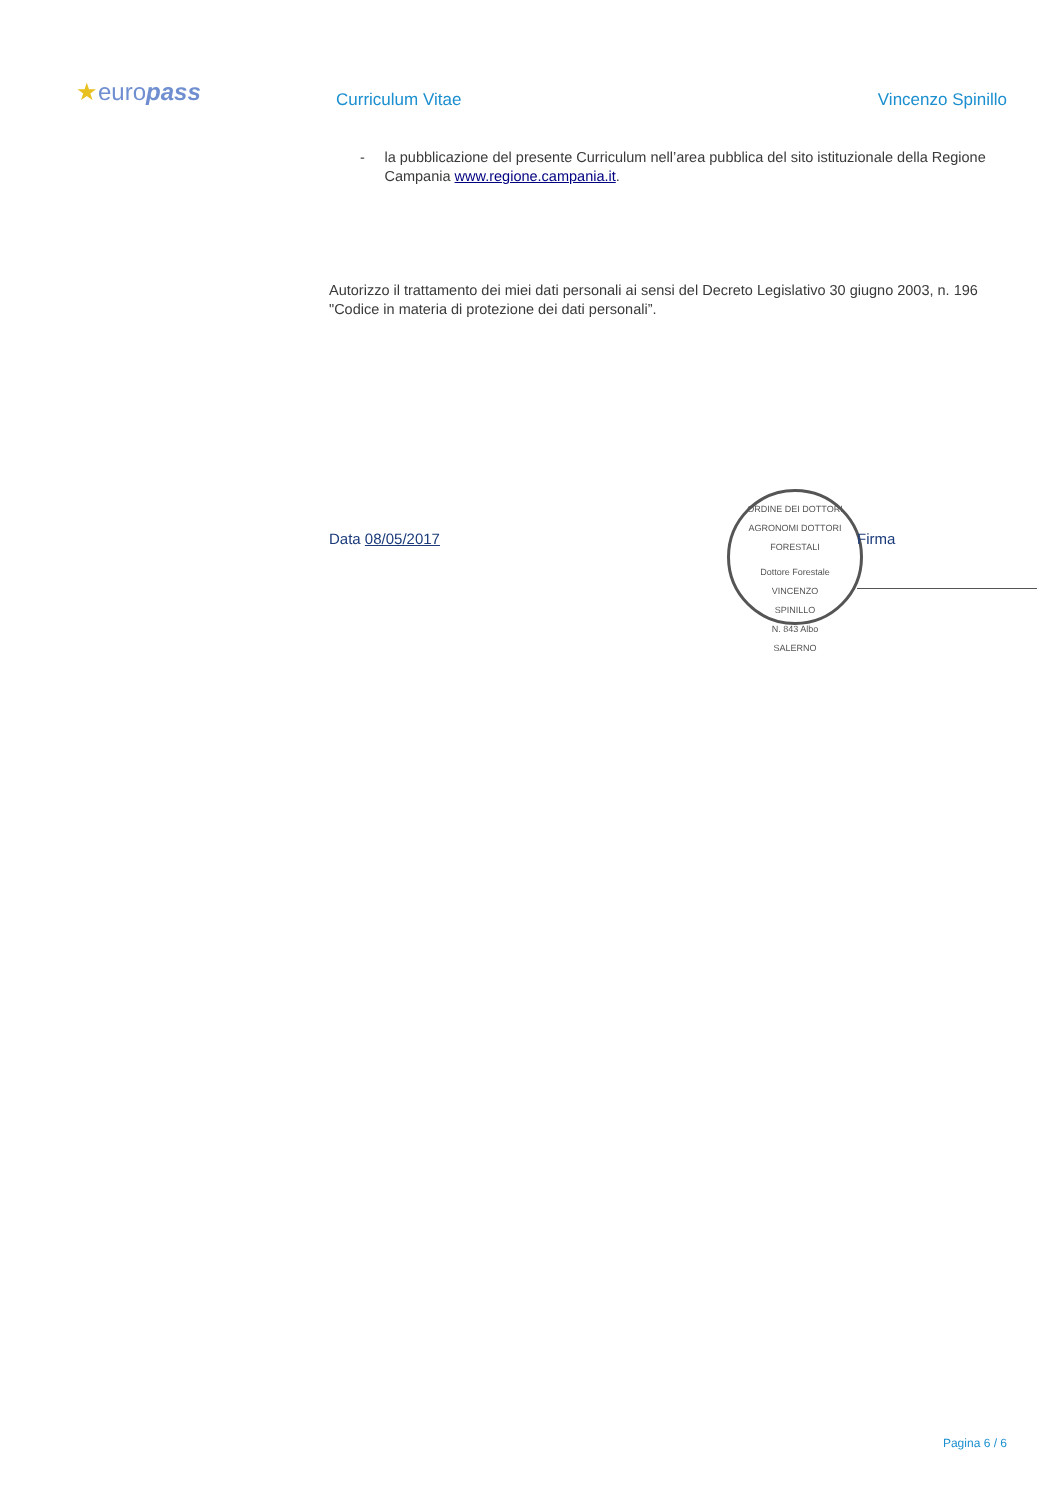★europass Curriculum Vitae Vincenzo Spinillo
- la pubblicazione del presente Curriculum nell’area pubblica del sito istituzionale della Regione Campania www.regione.campania.it.
Autorizzo il trattamento dei miei dati personali ai sensi del Decreto Legislativo 30 giugno 2003, n. 196 "Codice in materia di protezione dei dati personali”.
Data 08/05/2017
ORDINE DEI DOTTORI AGRONOMI DOTTORI FORESTALI
Dottore Forestale
VINCENZO
SPINILLO
N. 843 Albo
SALERNO
Firma
Pagina 6 / 6